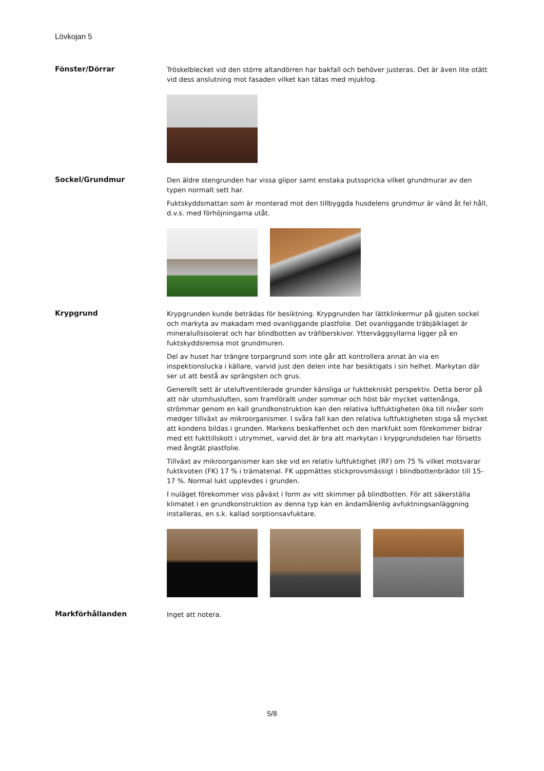Lövkojan 5
Fönster/Dörrar
Tröskelblecket vid den större altandörren har bakfall och behöver justeras. Det är även lite otätt vid dess anslutning mot fasaden vilket kan tätas med mjukfog.
Sockel/Grundmur
Den äldre stengrunden har vissa glipor samt enstaka putsspricka vilket grundmurar av den typen normalt sett har.
Fuktskyddsmattan som är monterad mot den tillbyggda husdelens grundmur är vänd åt fel håll, d.v.s. med förhöjningarna utåt.
Krypgrund
Krypgrunden kunde beträdas för besiktning. Krypgrunden har lättklinkermur på gjuten sockel och markyta av makadam med ovanliggande plastfolie. Det ovanliggande träbjälklaget är mineralullsisolerat och har blindbotten av träfiberskivor. Ytterväggsyllarna ligger på en fuktskyddsremsa mot grundmuren.
Del av huset har trängre torpargrund som inte går att kontrollera annat än via en inspektionslucka i källare, varvid just den delen inte har besiktigats i sin helhet. Markytan där ser ut att bestå av sprängsten och grus.
Generellt sett är uteluftventilerade grunder känsliga ur fukttekniskt perspektiv. Detta beror på att när utomhusluften, som framförallt under sommar och höst bär mycket vattenånga, strömmar genom en kall grundkonstruktion kan den relativa luftfuktigheten öka till nivåer som medger tillväxt av mikroorganismer. I svåra fall kan den relativa luftfuktigheten stiga så mycket att kondens bildas i grunden. Markens beskaffenhet och den markfukt som förekommer bidrar med ett fukttillskott i utrymmet, varvid det är bra att markytan i krypgrundsdelen har försetts med ångtät plastfolie.
Tillväxt av mikroorganismer kan ske vid en relativ luftfuktighet (RF) om 75 % vilket motsvarar fuktkvoten (FK) 17 % i trämaterial. FK uppmättes stickprovsmässigt i blindbottenbrädor till 15-17 %. Normal lukt upplevdes i grunden.
I nuläget förekommer viss påväxt i form av vitt skimmer på blindbotten. För att säkerställa klimatet i en grundkonstruktion av denna typ kan en ändamålenlig avfuktningsanläggning installeras, en s.k. kallad sorptionsavfuktare.
Markförhållanden
Inget att notera.
5/8